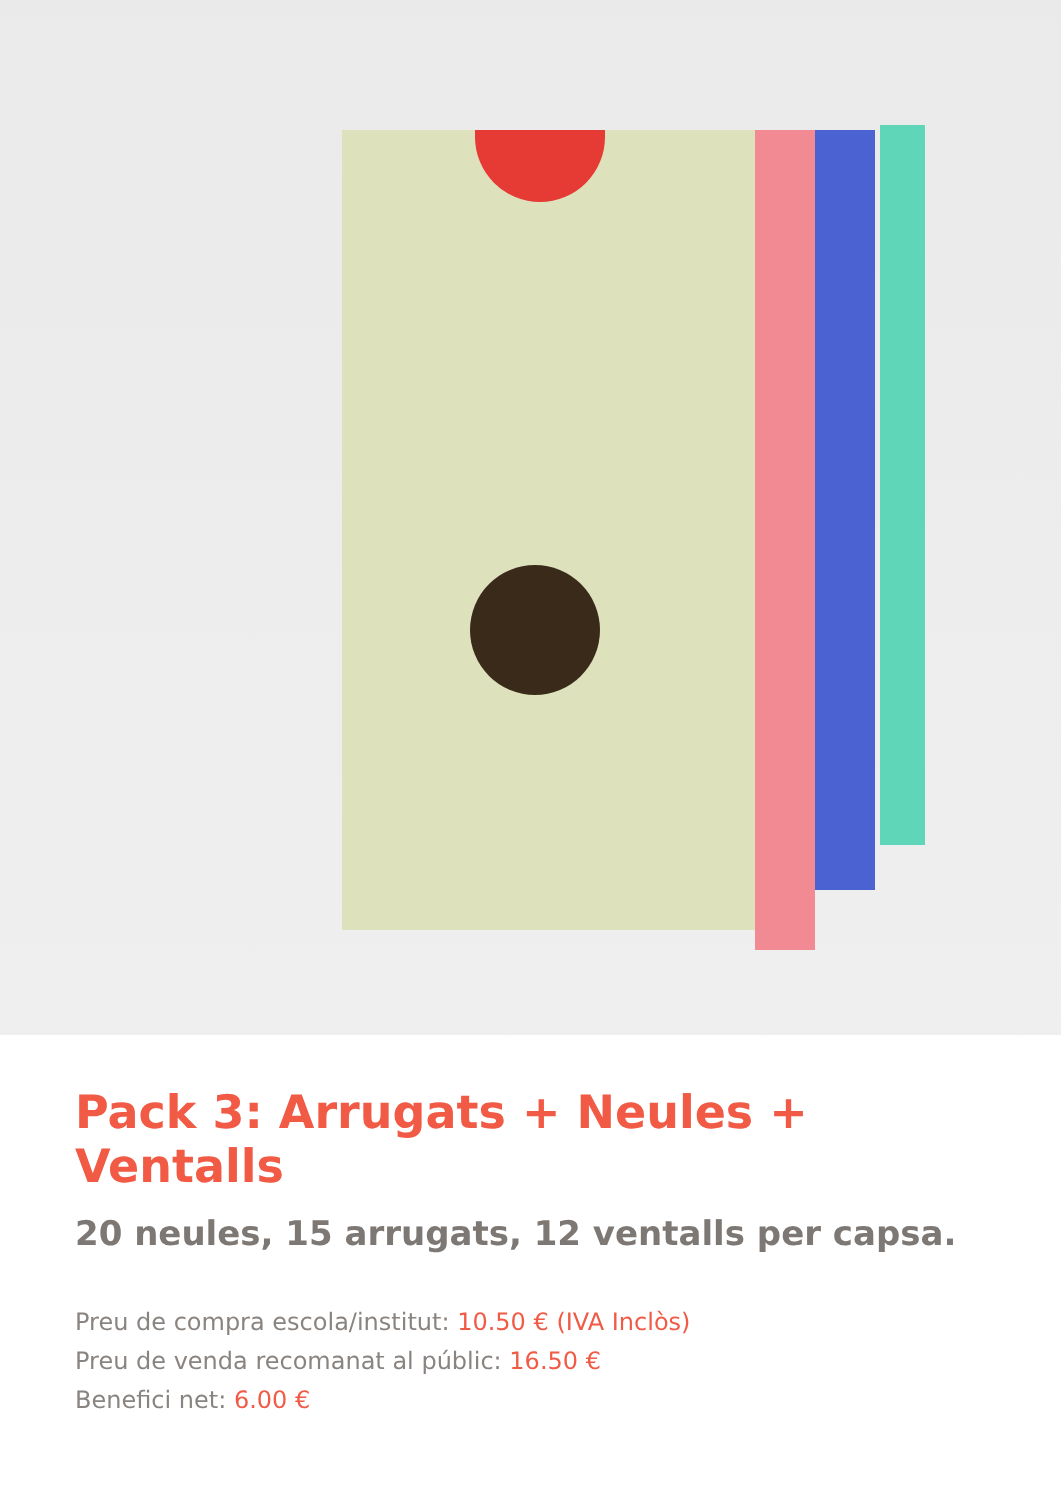Pack 3: Arrugats + Neules + Ventalls
20 neules, 15 arrugats, 12 ventalls per capsa.
Preu de compra escola/institut: 10.50 € (IVA Inclòs)
Preu de venda recomanat al públic: 16.50 €
Benefici net: 6.00 €